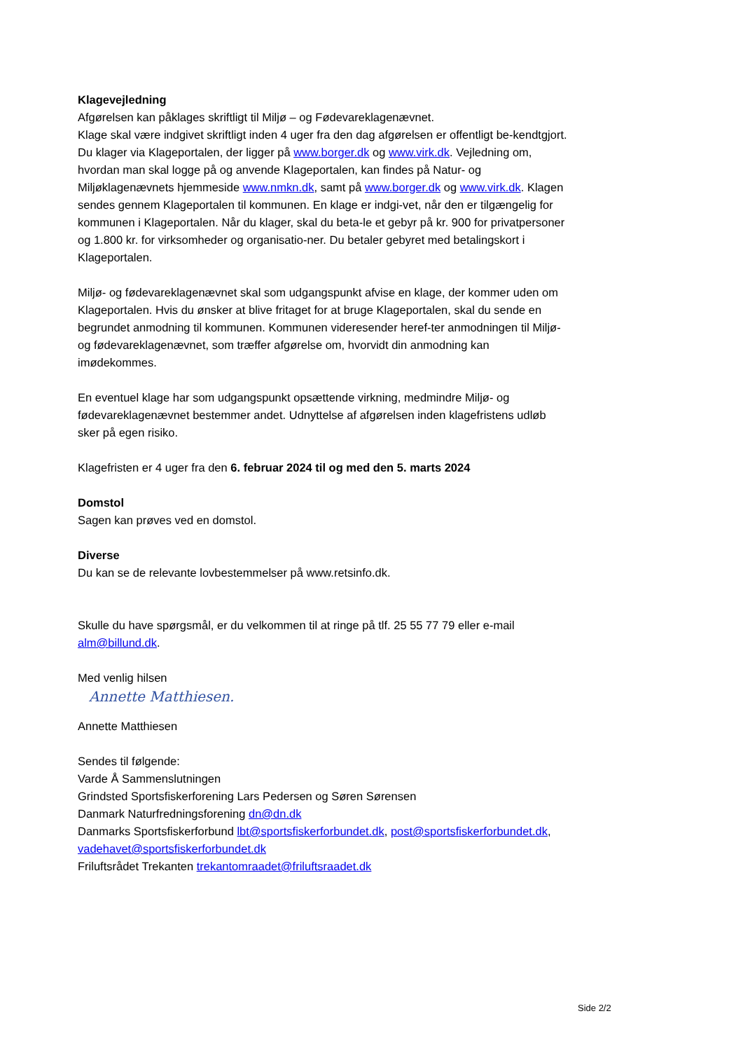Klagevejledning
Afgørelsen kan påklages skriftligt til Miljø – og Fødevareklagenævnet.
Klage skal være indgivet skriftligt inden 4 uger fra den dag afgørelsen er offentligt be-kendtgjort.
Du klager via Klageportalen, der ligger på www.borger.dk og www.virk.dk. Vejledning om, hvordan man skal logge på og anvende Klageportalen, kan findes på Natur- og Miljøklagenævnets hjemmeside www.nmkn.dk, samt på www.borger.dk og www.virk.dk. Klagen sendes gennem Klageportalen til kommunen. En klage er indgi-vet, når den er tilgængelig for kommunen i Klageportalen. Når du klager, skal du beta-le et gebyr på kr. 900 for privatpersoner og 1.800 kr. for virksomheder og organisatio-ner. Du betaler gebyret med betalingskort i Klageportalen.
Miljø- og fødevareklagenævnet skal som udgangspunkt afvise en klage, der kommer uden om Klageportalen. Hvis du ønsker at blive fritaget for at bruge Klageportalen, skal du sende en begrundet anmodning til kommunen. Kommunen videresender heref-ter anmodningen til Miljø- og fødevareklagenævnet, som træffer afgørelse om, hvorvidt din anmodning kan imødekommes.
En eventuel klage har som udgangspunkt opsættende virkning, medmindre Miljø- og fødevareklagenævnet bestemmer andet. Udnyttelse af afgørelsen inden klagefristens udløb sker på egen risiko.
Klagefristen er 4 uger fra den 6. februar 2024 til og med den 5. marts 2024
Domstol
Sagen kan prøves ved en domstol.
Diverse
Du kan se de relevante lovbestemmelser på www.retsinfo.dk.
Skulle du have spørgsmål, er du velkommen til at ringe på tlf. 25 55 77 79 eller e-mail alm@billund.dk.
Med venlig hilsen
Annette Matthiesen.
Annette Matthiesen
Sendes til følgende:
Varde Å Sammenslutningen
Grindsted Sportsfiskerforening Lars Pedersen og Søren Sørensen
Danmark Naturfredningsforening dn@dn.dk
Danmarks Sportsfiskerforbund lbt@sportsfiskerforbundet.dk, post@sportsfiskerforbundet.dk, vadehavet@sportsfiskerforbundet.dk
Friluftsrådet Trekanten trekantomraadet@friluftsraadet.dk
Side 2/2